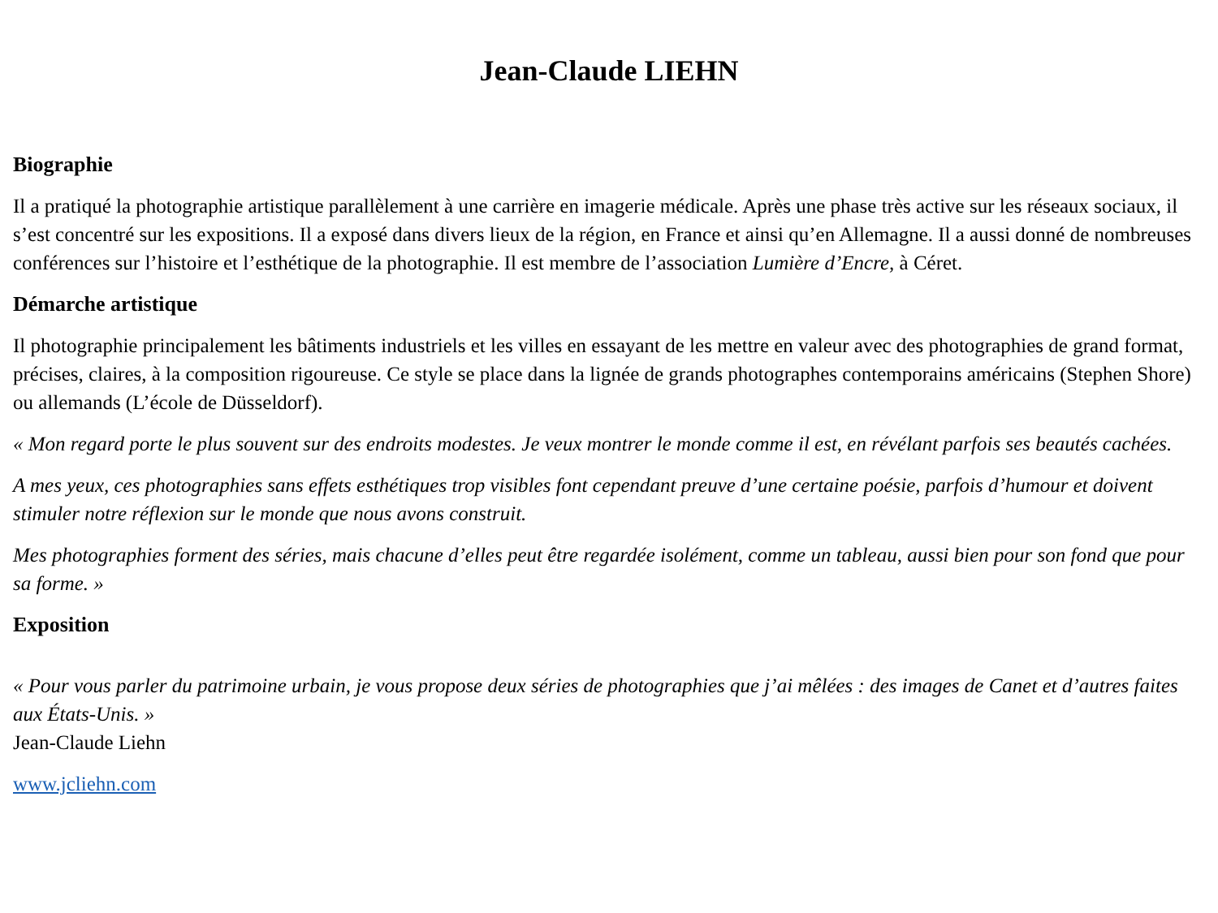Jean-Claude LIEHN
Biographie
Il a pratiqué la photographie artistique parallèlement à une carrière en imagerie médicale. Après une phase très active sur les réseaux sociaux, il s’est concentré sur les expositions. Il a exposé dans divers lieux de la région, en France et ainsi qu’en Allemagne. Il a aussi donné de nombreuses conférences sur l’histoire et l’esthétique de la photographie. Il est membre de l’association Lumière d’Encre, à Céret.
Démarche artistique
Il photographie principalement les bâtiments industriels et les villes en essayant de les mettre en valeur avec des photographies de grand format, précises, claires, à la composition rigoureuse. Ce style se place dans la lignée de grands photographes contemporains américains (Stephen Shore) ou allemands (L’école de Düsseldorf).
« Mon regard porte le plus souvent sur des endroits modestes. Je veux montrer le monde comme il est, en révélant parfois ses beautés cachées.
A mes yeux, ces photographies sans effets esthétiques trop visibles font cependant preuve d’une certaine poésie, parfois d’humour et doivent stimuler notre réflexion sur le monde que nous avons construit.
Mes photographies forment des séries, mais chacune d’elles peut être regardée isolément, comme un tableau, aussi bien pour son fond que pour sa forme. »
Exposition
« Pour vous parler du patrimoine urbain, je vous propose deux séries de photographies que j’ai mêlées : des images de Canet et d’autres faites aux États-Unis. »
Jean-Claude Liehn
www.jcliehn.com